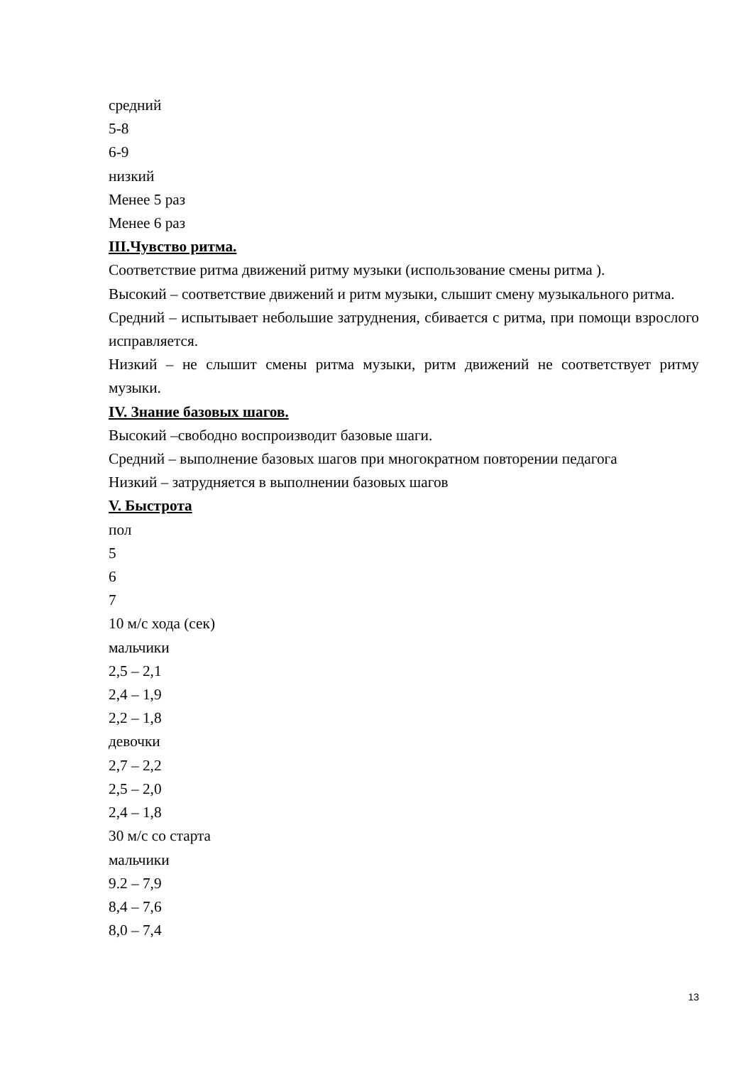средний
5-8
6-9
низкий
Менее 5 раз
Менее 6 раз
III.Чувство ритма.
Соответствие ритма движений ритму музыки (использование смены ритма ).
Высокий – соответствие движений и ритм музыки, слышит смену музыкального ритма.
Средний – испытывает небольшие затруднения, сбивается с ритма, при помощи взрослого исправляется.
Низкий – не слышит смены ритма музыки, ритм движений не соответствует ритму музыки.
IV. Знание базовых шагов.
Высокий –свободно воспроизводит базовые шаги.
Средний – выполнение базовых шагов при многократном повторении педагога
Низкий – затрудняется в выполнении базовых шагов
V. Быстрота
пол
5
6
7
10 м/с хода (сек)
мальчики
2,5 – 2,1
2,4 – 1,9
2,2 – 1,8
девочки
2,7 – 2,2
2,5 – 2,0
2,4 – 1,8
30 м/с со старта
мальчики
9.2 – 7,9
8,4 – 7,6
8,0 – 7,4
13